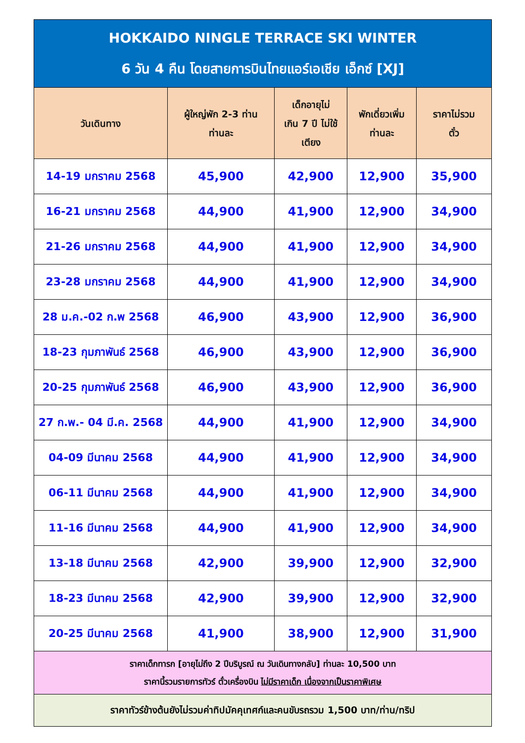| HOKKAIDO NINGLE TERRACE SKI WINTER 6 วัน 4 คืน โดยสายการบินไทยแอร์เอเชีย เอ็กซ์ [XJ] | | | | |
| วันเดินทาง | ผู้ใหญ่พัก 2-3 ท่าน ท่านละ | เด็กอายุไม่ เกิน 7 ปี ไม่ใช้ เตียง | พักเดี่ยวเพิ่ม ท่านละ | ราคาไม่รวม ตั๋ว |
| 14-19 มกราคม 2568 | 45,900 | 42,900 | 12,900 | 35,900 |
| 16-21 มกราคม 2568 | 44,900 | 41,900 | 12,900 | 34,900 |
| 21-26 มกราคม 2568 | 44,900 | 41,900 | 12,900 | 34,900 |
| 23-28 มกราคม 2568 | 44,900 | 41,900 | 12,900 | 34,900 |
| 28 ม.ค.-02 ก.พ 2568 | 46,900 | 43,900 | 12,900 | 36,900 |
| 18-23 กุมภาพันธ์ 2568 | 46,900 | 43,900 | 12,900 | 36,900 |
| 20-25 กุมภาพันธ์ 2568 | 46,900 | 43,900 | 12,900 | 36,900 |
| 27 ก.พ.- 04 มี.ค. 2568 | 44,900 | 41,900 | 12,900 | 34,900 |
| 04-09 มีนาคม 2568 | 44,900 | 41,900 | 12,900 | 34,900 |
| 06-11 มีนาคม 2568 | 44,900 | 41,900 | 12,900 | 34,900 |
| 11-16 มีนาคม 2568 | 44,900 | 41,900 | 12,900 | 34,900 |
| 13-18 มีนาคม 2568 | 42,900 | 39,900 | 12,900 | 32,900 |
| 18-23 มีนาคม 2568 | 42,900 | 39,900 | 12,900 | 32,900 |
| 20-25 มีนาคม 2568 | 41,900 | 38,900 | 12,900 | 31,900 |
| ราคาเด็กทารก [อายุไม่ถึง 2 ปีบริบูรณ์ ณ วันเดินทางกลับ] ท่านละ 10,500 บาท ราคานี้รวมรายการทัวร์ ตั๋วเครื่องบิน ไม่มีราคาเด็ก เนื่องจากเป็นราคาพิเศษ | | | | |
| ราคาทัวร์ข้างต้นยังไม่รวมค่าทิปมัคคุเทศก์และคนขับรถรวม 1,500 บาท/ท่าน/ทริป | | | | |